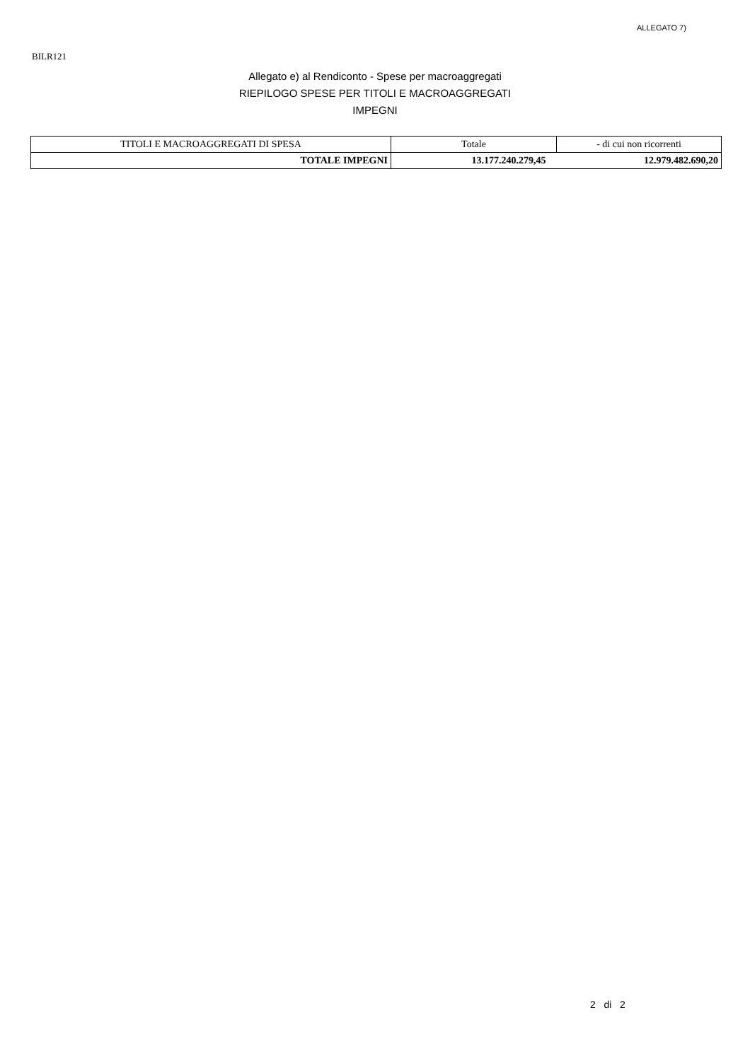ALLEGATO 7)
BILR121
Allegato e) al Rendiconto - Spese per macroaggregati
RIEPILOGO SPESE PER TITOLI E MACROAGGREGATI
IMPEGNI
| TITOLI E MACROAGGREGATI DI SPESA | Totale | - di cui non ricorrenti |
| --- | --- | --- |
| TOTALE IMPEGNI | 13.177.240.279,45 | 12.979.482.690,20 |
2 di 2